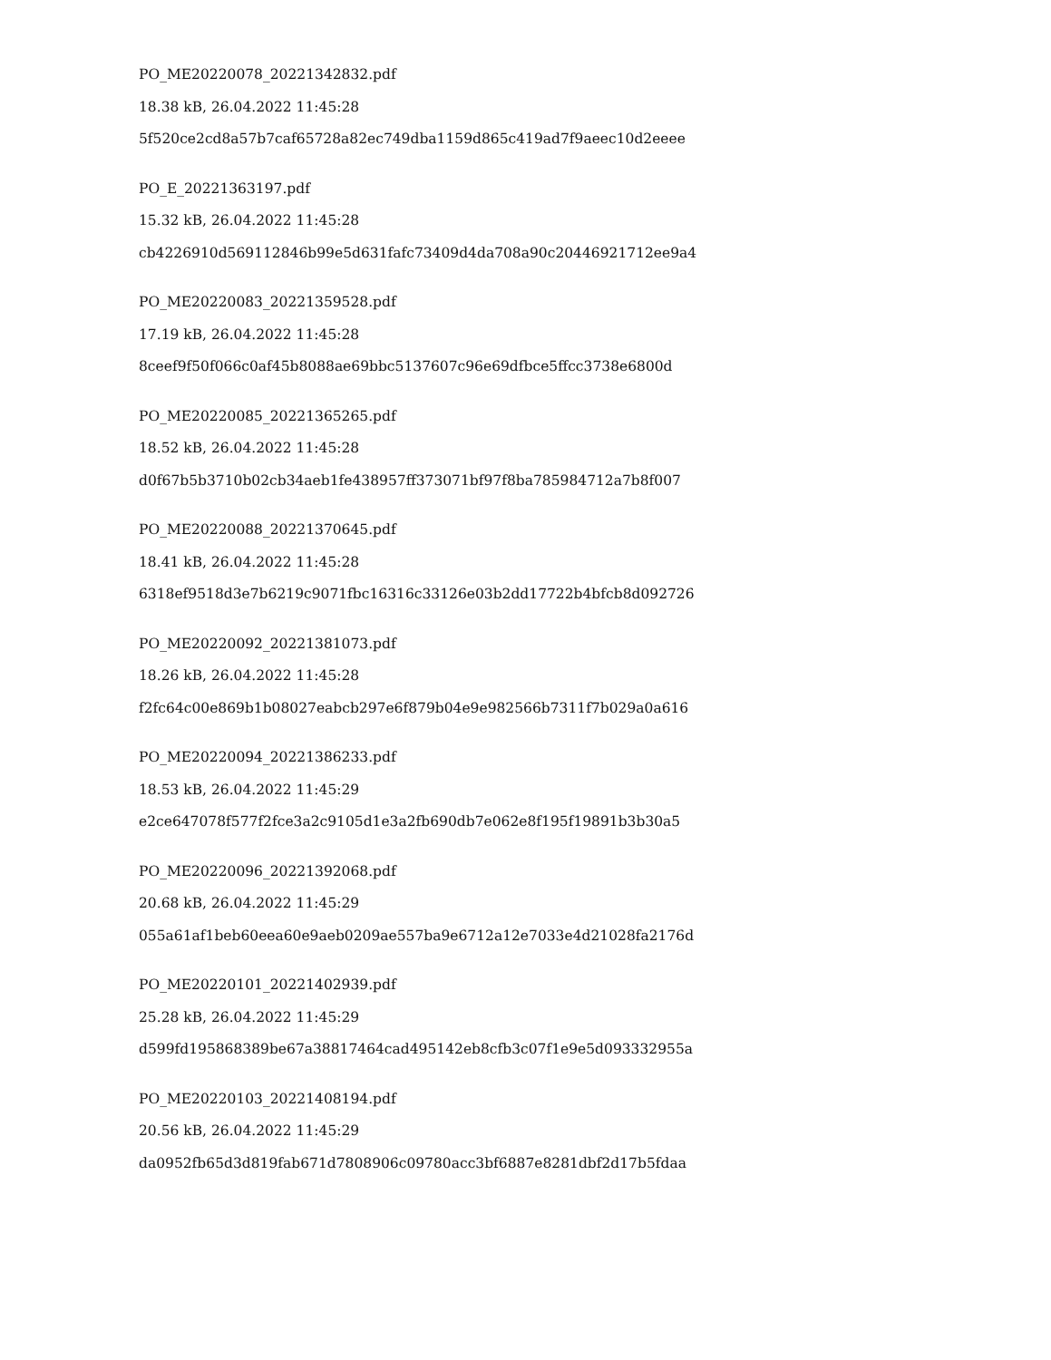PO_ME20220078_20221342832.pdf
18.38 kB, 26.04.2022 11:45:28
5f520ce2cd8a57b7caf65728a82ec749dba1159d865c419ad7f9aeec10d2eeee
PO_E_20221363197.pdf
15.32 kB, 26.04.2022 11:45:28
cb4226910d569112846b99e5d631fafc73409d4da708a90c20446921712ee9a4
PO_ME20220083_20221359528.pdf
17.19 kB, 26.04.2022 11:45:28
8ceef9f50f066c0af45b8088ae69bbc5137607c96e69dfbce5ffcc3738e6800d
PO_ME20220085_20221365265.pdf
18.52 kB, 26.04.2022 11:45:28
d0f67b5b3710b02cb34aeb1fe438957ff373071bf97f8ba785984712a7b8f007
PO_ME20220088_20221370645.pdf
18.41 kB, 26.04.2022 11:45:28
6318ef9518d3e7b6219c9071fbc16316c33126e03b2dd17722b4bfcb8d092726
PO_ME20220092_20221381073.pdf
18.26 kB, 26.04.2022 11:45:28
f2fc64c00e869b1b08027eabcb297e6f879b04e9e982566b7311f7b029a0a616
PO_ME20220094_20221386233.pdf
18.53 kB, 26.04.2022 11:45:29
e2ce647078f577f2fce3a2c9105d1e3a2fb690db7e062e8f195f19891b3b30a5
PO_ME20220096_20221392068.pdf
20.68 kB, 26.04.2022 11:45:29
055a61af1beb60eea60e9aeb0209ae557ba9e6712a12e7033e4d21028fa2176d
PO_ME20220101_20221402939.pdf
25.28 kB, 26.04.2022 11:45:29
d599fd195868389be67a38817464cad495142eb8cfb3c07f1e9e5d093332955a
PO_ME20220103_20221408194.pdf
20.56 kB, 26.04.2022 11:45:29
da0952fb65d3d819fab671d7808906c09780acc3bf6887e8281dbf2d17b5fdaa